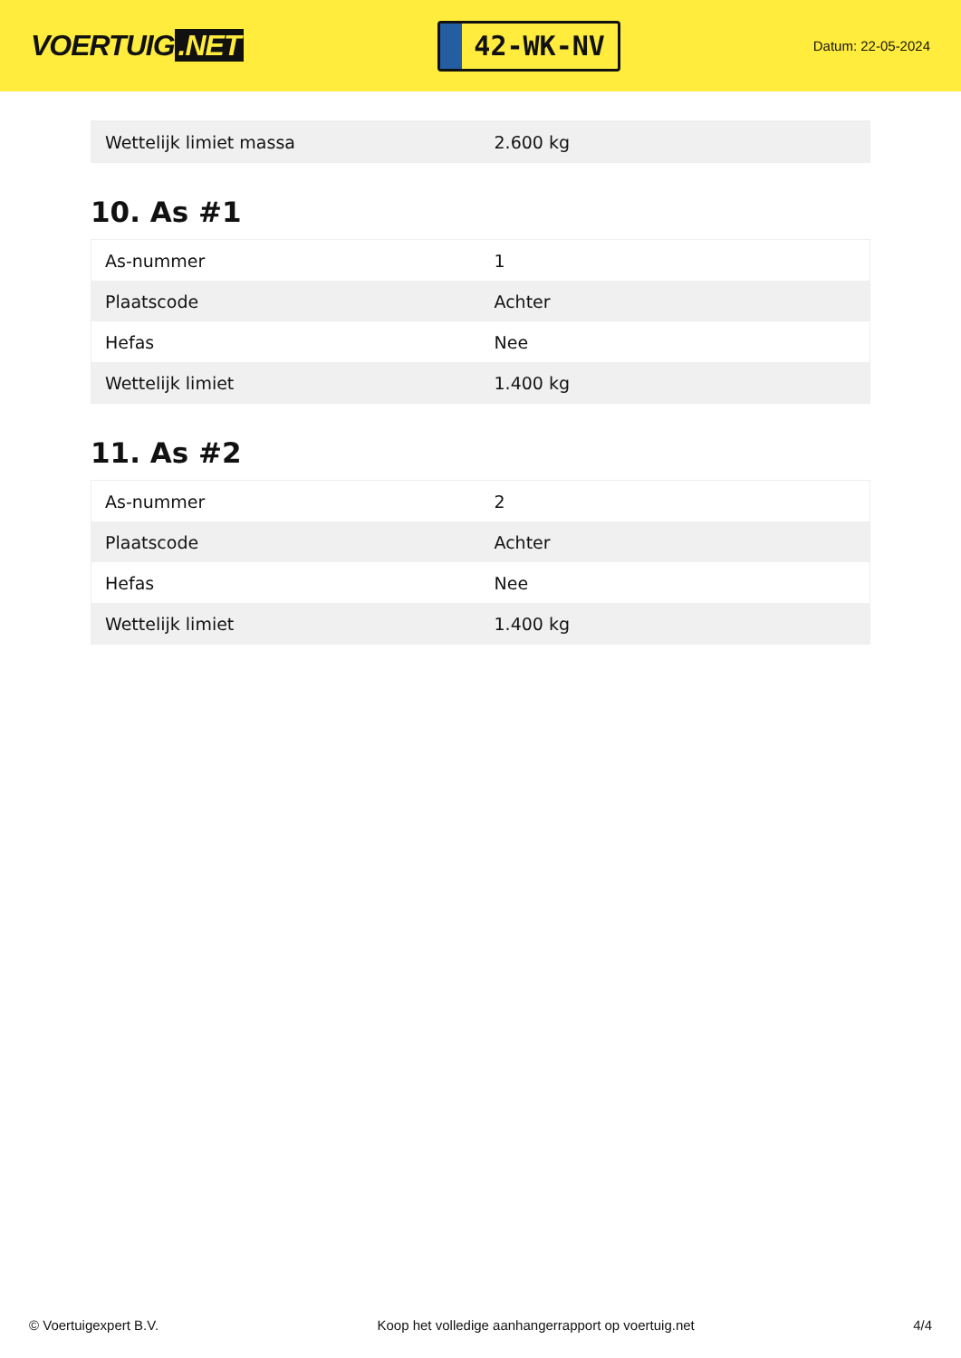VOERTUIG.NET
42-WK-NV
Datum: 22-05-2024
| Wettelijk limiet massa | 2.600 kg |
10. As #1
| As-nummer | 1 |
| Plaatscode | Achter |
| Hefas | Nee |
| Wettelijk limiet | 1.400 kg |
11. As #2
| As-nummer | 2 |
| Plaatscode | Achter |
| Hefas | Nee |
| Wettelijk limiet | 1.400 kg |
© Voertuigexpert B.V. Koop het volledige aanhangerrapport op voertuig.net 4/4